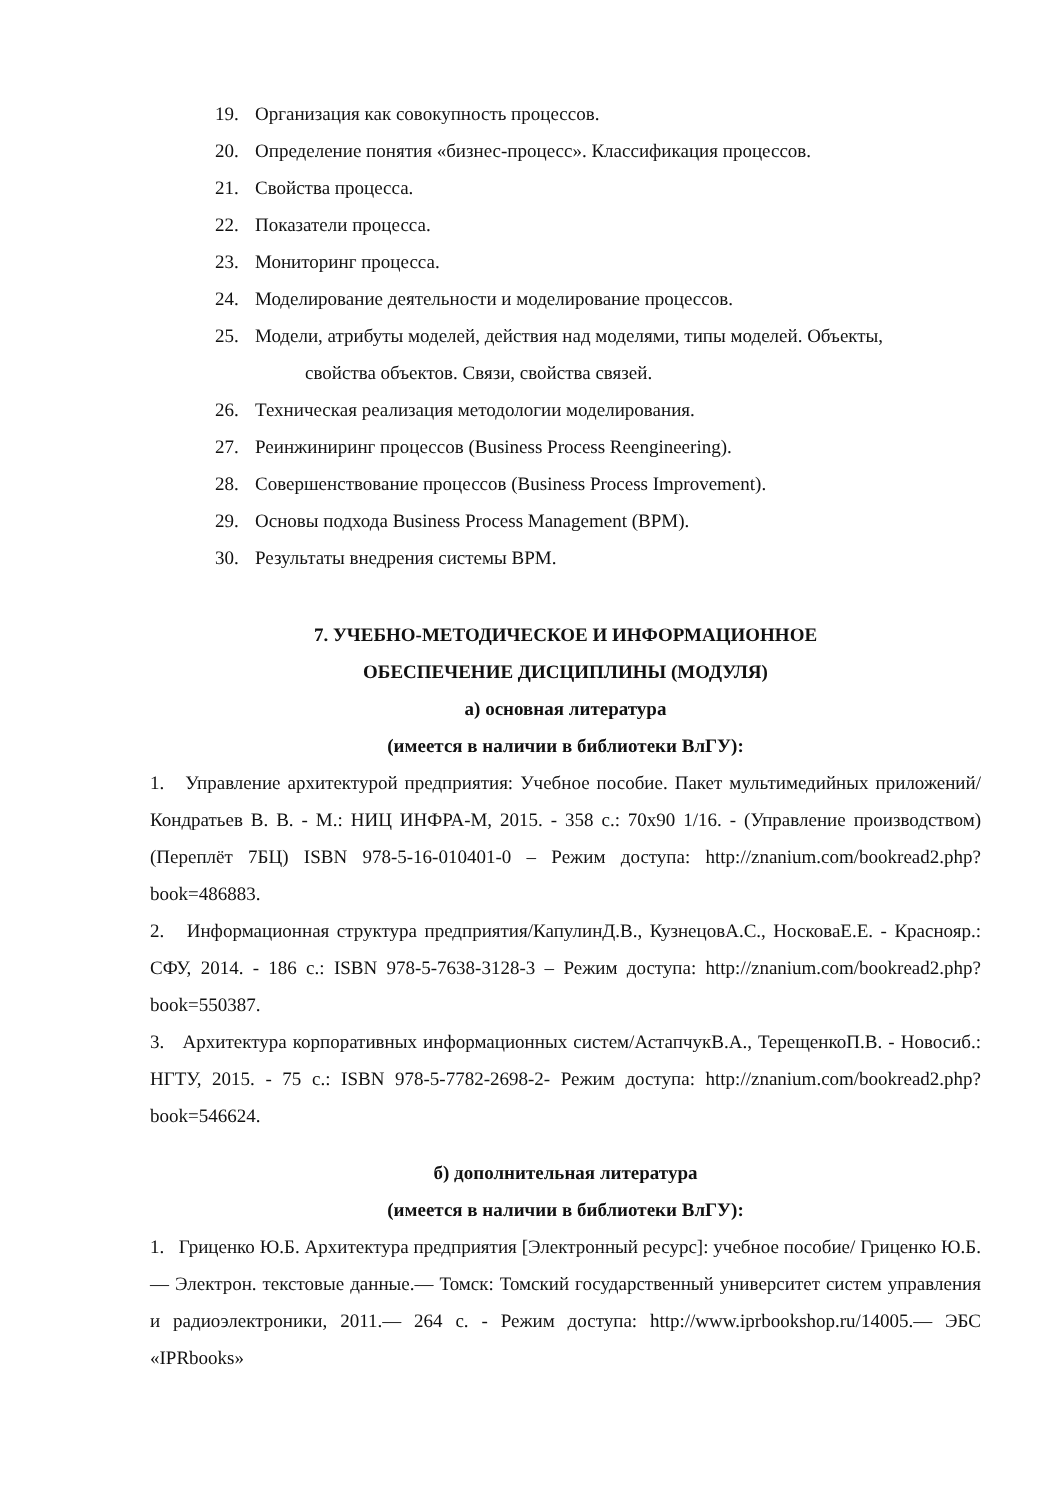19. Организация как совокупность процессов.
20. Определение понятия «бизнес-процесс». Классификация процессов.
21. Свойства процесса.
22. Показатели процесса.
23. Мониторинг процесса.
24. Моделирование деятельности и моделирование процессов.
25. Модели, атрибуты моделей, действия над моделями, типы моделей. Объекты,
свойства объектов. Связи, свойства связей.
26. Техническая реализация методологии моделирования.
27. Реинжиниринг процессов (Business Process Reengineering).
28. Совершенствование процессов (Business Process Improvement).
29. Основы подхода Business Process Management (BPM).
30. Результаты внедрения системы BPM.
7. УЧЕБНО-МЕТОДИЧЕСКОЕ И ИНФОРМАЦИОННОЕ
ОБЕСПЕЧЕНИЕ ДИСЦИПЛИНЫ (МОДУЛЯ)
а) основная литература
(имеется в наличии в библиотеки ВлГУ):
1. Управление архитектурой предприятия: Учебное пособие. Пакет мультимедийных приложений/Кондратьев В. В. - М.: НИЦ ИНФРА-М, 2015. - 358 с.: 70x90 1/16. - (Управление производством) (Переплёт 7БЦ) ISBN 978-5-16-010401-0 – Режим доступа: http://znanium.com/bookread2.php?book=486883.
2. Информационная структура предприятия/КапулинД.В., КузнецовА.С., НосковаЕ.Е. - Краснояр.: СФУ, 2014. - 186 с.: ISBN 978-5-7638-3128-3 – Режим доступа: http://znanium.com/bookread2.php?book=550387.
3. Архитектура корпоративных информационных систем/АстапчукВ.А., ТерещенкоП.В. - Новосиб.: НГТУ, 2015. - 75 с.: ISBN 978-5-7782-2698-2- Режим доступа: http://znanium.com/bookread2.php?book=546624.
б) дополнительная литература
(имеется в наличии в библиотеки ВлГУ):
1. Гриценко Ю.Б. Архитектура предприятия [Электронный ресурс]: учебное пособие/ Гриценко Ю.Б.— Электрон. текстовые данные.— Томск: Томский государственный университет систем управления и радиоэлектроники, 2011.— 264 c. - Режим доступа: http://www.iprbookshop.ru/14005.— ЭБС «IPRbooks»